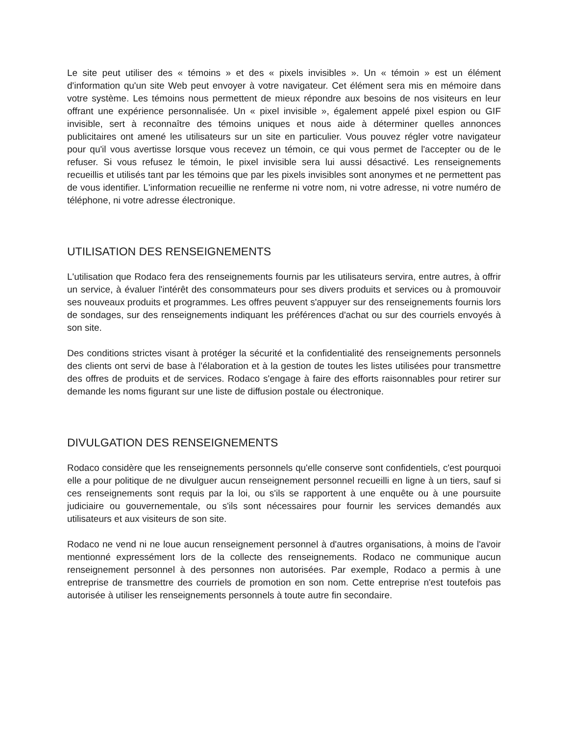Le site peut utiliser des « témoins » et des « pixels invisibles ». Un « témoin » est un élément d'information qu'un site Web peut envoyer à votre navigateur. Cet élément sera mis en mémoire dans votre système. Les témoins nous permettent de mieux répondre aux besoins de nos visiteurs en leur offrant une expérience personnalisée. Un « pixel invisible », également appelé pixel espion ou GIF invisible, sert à reconnaître des témoins uniques et nous aide à déterminer quelles annonces publicitaires ont amené les utilisateurs sur un site en particulier. Vous pouvez régler votre navigateur pour qu'il vous avertisse lorsque vous recevez un témoin, ce qui vous permet de l'accepter ou de le refuser. Si vous refusez le témoin, le pixel invisible sera lui aussi désactivé. Les renseignements recueillis et utilisés tant par les témoins que par les pixels invisibles sont anonymes et ne permettent pas de vous identifier. L'information recueillie ne renferme ni votre nom, ni votre adresse, ni votre numéro de téléphone, ni votre adresse électronique.
UTILISATION DES RENSEIGNEMENTS
L'utilisation que Rodaco fera des renseignements fournis par les utilisateurs servira, entre autres, à offrir un service, à évaluer l'intérêt des consommateurs pour ses divers produits et services ou à promouvoir ses nouveaux produits et programmes. Les offres peuvent s'appuyer sur des renseignements fournis lors de sondages, sur des renseignements indiquant les préférences d'achat ou sur des courriels envoyés à son site.
Des conditions strictes visant à protéger la sécurité et la confidentialité des renseignements personnels des clients ont servi de base à l'élaboration et à la gestion de toutes les listes utilisées pour transmettre des offres de produits et de services. Rodaco s'engage à faire des efforts raisonnables pour retirer sur demande les noms figurant sur une liste de diffusion postale ou électronique.
DIVULGATION DES RENSEIGNEMENTS
Rodaco considère que les renseignements personnels qu'elle conserve sont confidentiels, c'est pourquoi elle a pour politique de ne divulguer aucun renseignement personnel recueilli en ligne à un tiers, sauf si ces renseignements sont requis par la loi, ou s'ils se rapportent à une enquête ou à une poursuite judiciaire ou gouvernementale, ou s'ils sont nécessaires pour fournir les services demandés aux utilisateurs et aux visiteurs de son site.
Rodaco ne vend ni ne loue aucun renseignement personnel à d'autres organisations, à moins de l'avoir mentionné expressément lors de la collecte des renseignements. Rodaco ne communique aucun renseignement personnel à des personnes non autorisées. Par exemple, Rodaco a permis à une entreprise de transmettre des courriels de promotion en son nom. Cette entreprise n'est toutefois pas autorisée à utiliser les renseignements personnels à toute autre fin secondaire.